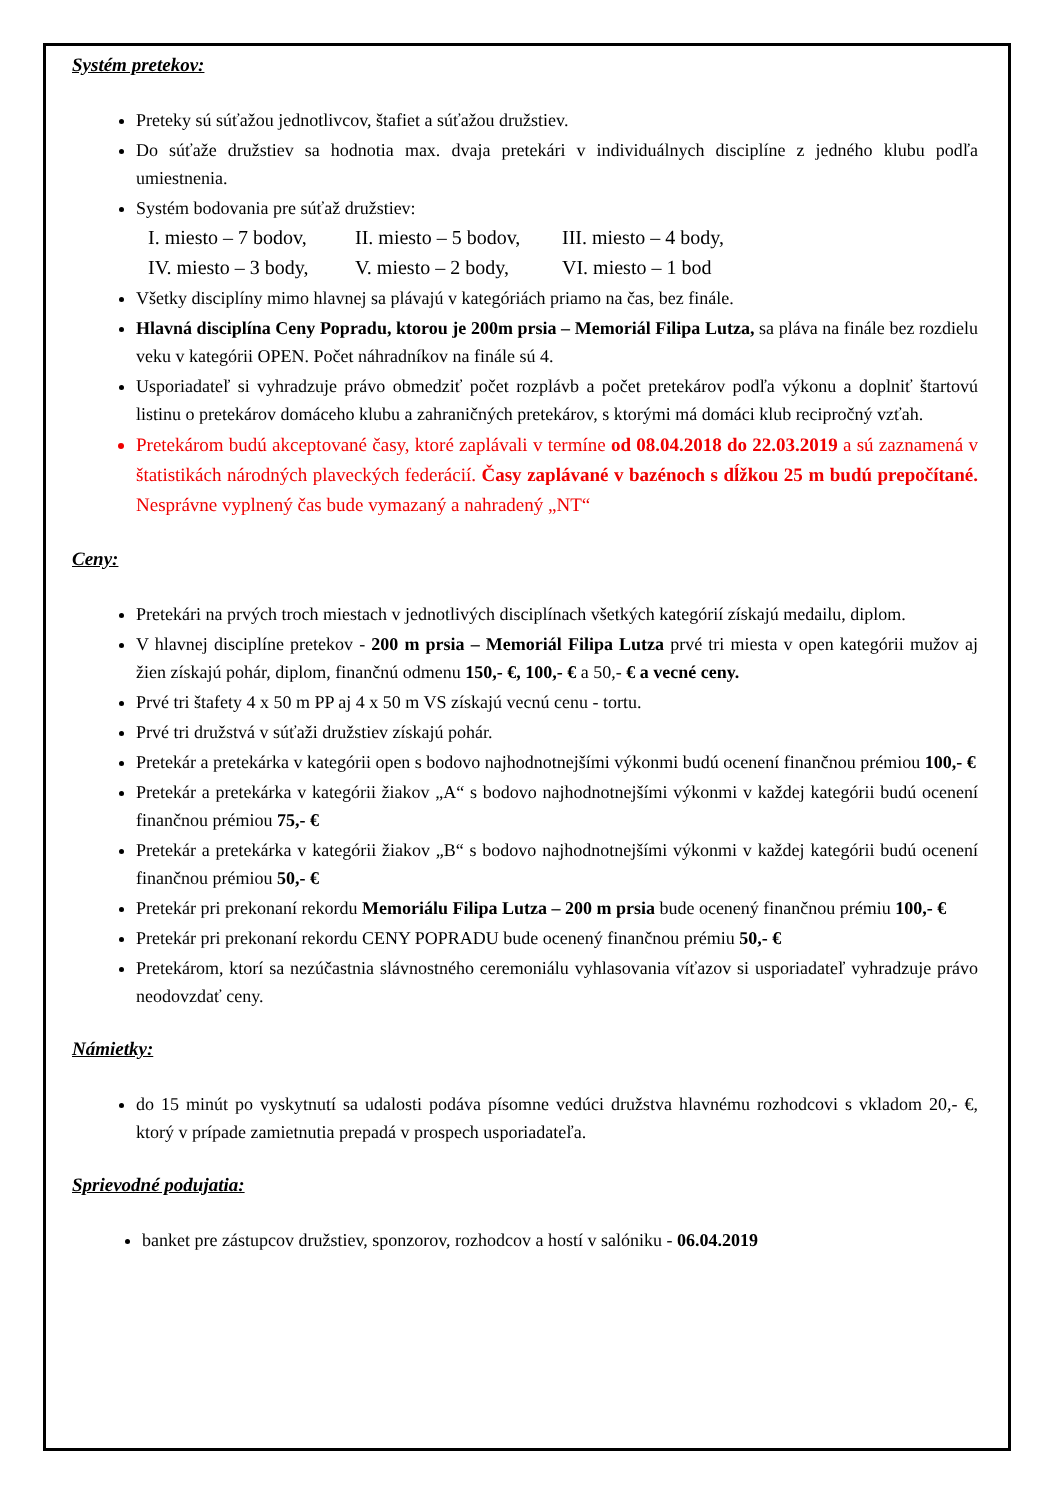Systém pretekov:
Preteky sú súťažou jednotlivcov, štafiet a súťažou družstiev.
Do súťaže družstiev sa hodnotia max. dvaja pretekári v individuálnych disciplíne z jedného klubu podľa umiestnenia.
Systém bodovania pre súťaž družstiev:
I. miesto – 7 bodov, II. miesto – 5 bodov, III. miesto – 4 body,
IV. miesto – 3 body, V. miesto – 2 body, VI. miesto – 1 bod
Všetky disciplíny mimo hlavnej sa plávajú v kategóriách priamo na čas, bez finále.
Hlavná disciplína Ceny Popradu, ktorou je 200m prsia – Memoriál Filipa Lutza, sa pláva na finále bez rozdielu veku v kategórii OPEN. Počet náhradníkov na finále sú 4.
Usporiadateľ si vyhradzuje právo obmedziť počet rozplávb a počet pretekárov podľa výkonu a doplniť štartovú listinu o pretekárov domáceho klubu a zahraničných pretekárov, s ktorými má domáci klub recipročný vzťah.
Pretekárom budú akceptované časy, ktoré zaplávali v termíne od 08.04.2018 do 22.03.2019 a sú zaznamená v štatistikách národných plaveckých federácií. Časy zaplávané v bazénoch s dĺžkou 25 m budú prepočítané. Nesprávne vyplnený čas bude vymazaný a nahradený „NT“
Ceny:
Pretekári na prvých troch miestach v jednotlivých disciplínach všetkých kategórií získajú medailu, diplom.
V hlavnej disciplíne pretekov - 200 m prsia – Memoriál Filipa Lutza prvé tri miesta v open kategórii mužov aj žien získajú pohár, diplom, finančnú odmenu 150,- €, 100,- € a 50,- € a vecné ceny.
Prvé tri štafety 4 x 50 m PP aj 4 x 50 m VS získajú vecnú cenu - tortu.
Prvé tri družstvá v súťaži družstiev získajú pohár.
Pretekár a pretekárka v kategórii open s bodovo najhodnotnejšími výkonmi budú ocenení finančnou prémiou 100,- €
Pretekár a pretekárka v kategórii žiakov „A“ s bodovo najhodnotnejšími výkonmi v každej kategórii budú ocenení finančnou prémiou 75,- €
Pretekár a pretekárka v kategórii žiakov „B“ s bodovo najhodnotnejšími výkonmi v každej kategórii budú ocenení finančnou prémiou 50,- €
Pretekár pri prekonaní rekordu Memoriálu Filipa Lutza – 200 m prsia bude ocenený finančnou prémiu 100,- €
Pretekár pri prekonaní rekordu CENY POPRADU bude ocenený finančnou prémiu 50,- €
Pretekárom, ktorí sa nezúčastnia slávnostného ceremoniálu vyhlasovania víťazov si usporiadateľ vyhradzuje právo neodovzdať ceny.
Námietky:
do 15 minút po vyskytnutí sa udalosti podáva písomne vedúci družstva hlavnému rozhodcovi s vkladom 20,- €, ktorý v prípade zamietnutia prepadá v prospech usporiadateľa.
Sprievodné podujatia:
banket pre zástupcov družstiev, sponzorov, rozhodcov a hostí v salóniku - 06.04.2019